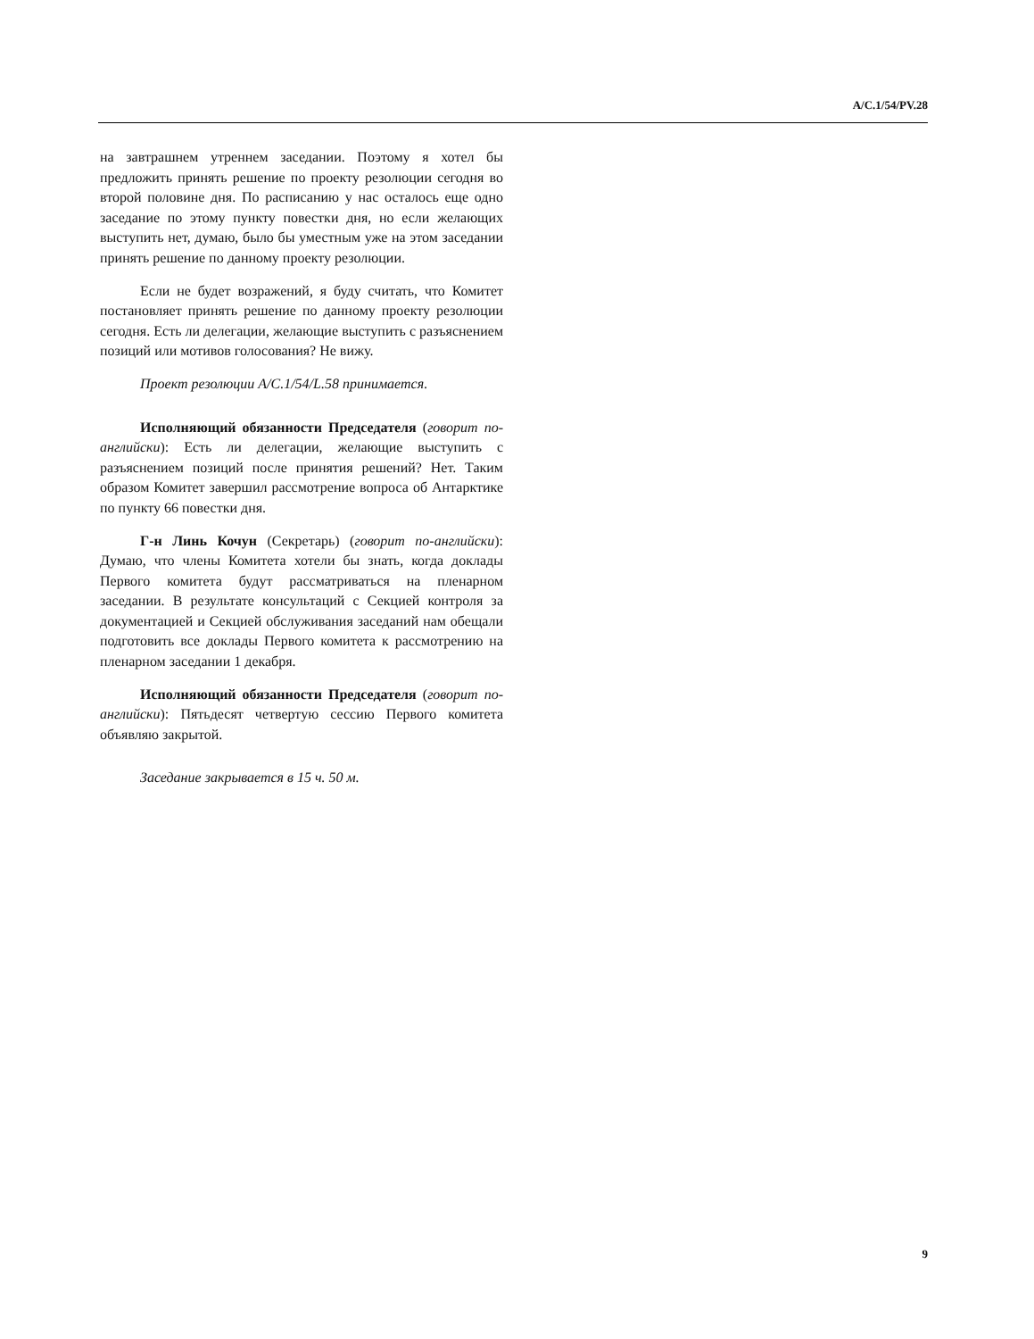A/C.1/54/PV.28
на завтрашнем утреннем заседании. Поэтому я хотел бы предложить принять решение по проекту резолюции сегодня во второй половине дня. По расписанию у нас осталось еще одно заседание по этому пункту повестки дня, но если желающих выступить нет, думаю, было бы уместным уже на этом заседании принять решение по данному проекту резолюции.
Если не будет возражений, я буду считать, что Комитет постановляет принять решение по данному проекту резолюции сегодня. Есть ли делегации, желающие выступить с разъяснением позиций или мотивов голосования? Не вижу.
Проект резолюции A/C.1/54/L.58 принимается.
Исполняющий обязанности Председателя (говорит по-английски): Есть ли делегации, желающие выступить с разъяснением позиций после принятия решений? Нет. Таким образом Комитет завершил рассмотрение вопроса об Антарктике по пункту 66 повестки дня.
Г-н Линь Кочун (Секретарь) (говорит по-английски): Думаю, что члены Комитета хотели бы знать, когда доклады Первого комитета будут рассматриваться на пленарном заседании. В результате консультаций с Секцией контроля за документацией и Секцией обслуживания заседаний нам обещали подготовить все доклады Первого комитета к рассмотрению на пленарном заседании 1 декабря.
Исполняющий обязанности Председателя (говорит по-английски): Пятьдесят четвертую сессию Первого комитета объявляю закрытой.
Заседание закрывается в 15 ч. 50 м.
9